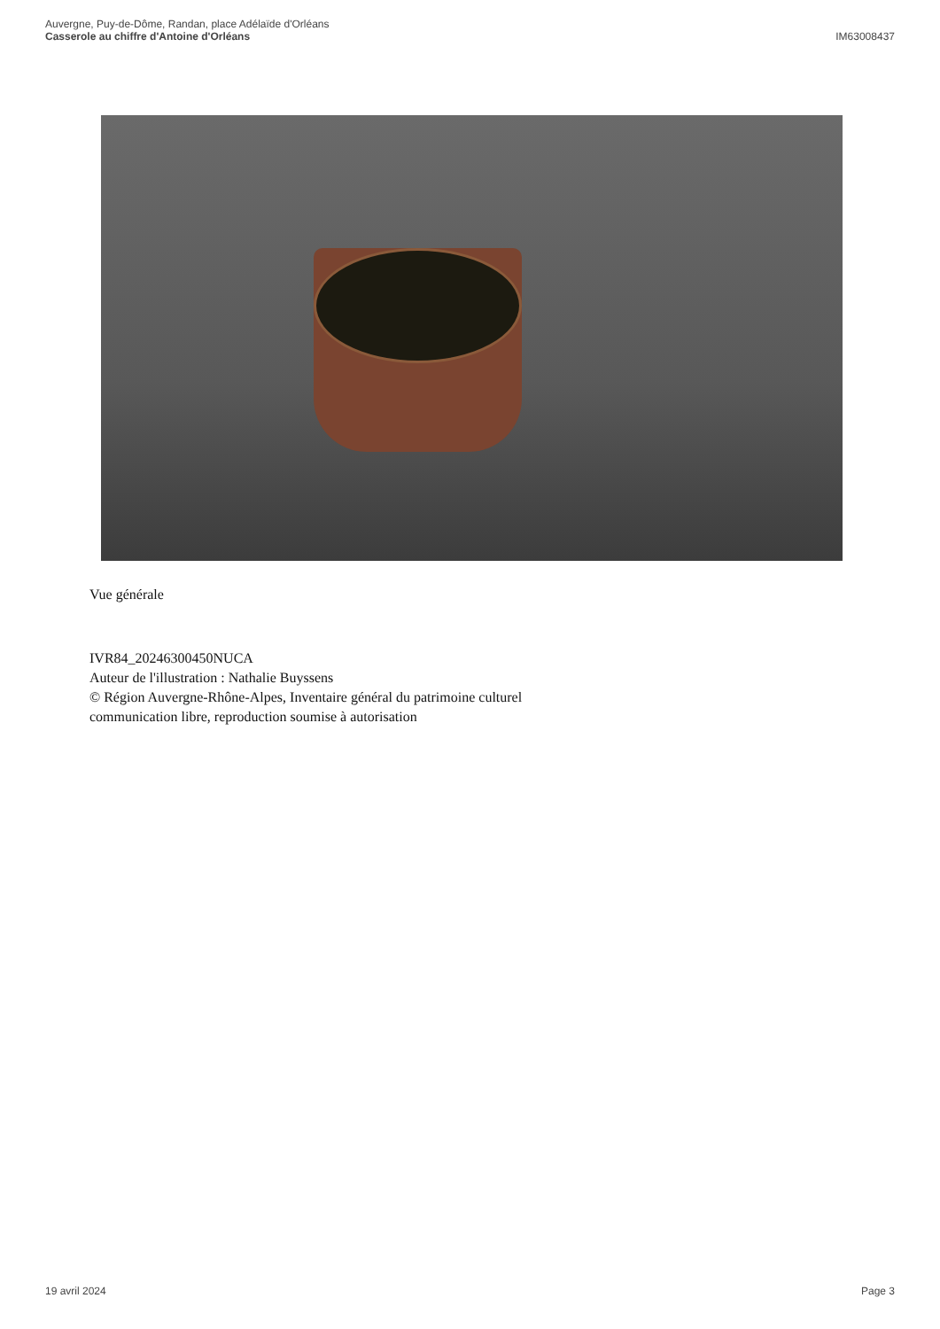Auvergne, Puy-de-Dôme, Randan, place Adélaïde d'Orléans
Casserole au chiffre d'Antoine d'Orléans IM63008437
Vue générale
IVR84_20246300450NUCA
Auteur de l'illustration : Nathalie Buyssens
© Région Auvergne-Rhône-Alpes, Inventaire général du patrimoine culturel
communication libre, reproduction soumise à autorisation
19 avril 2024 Page 3